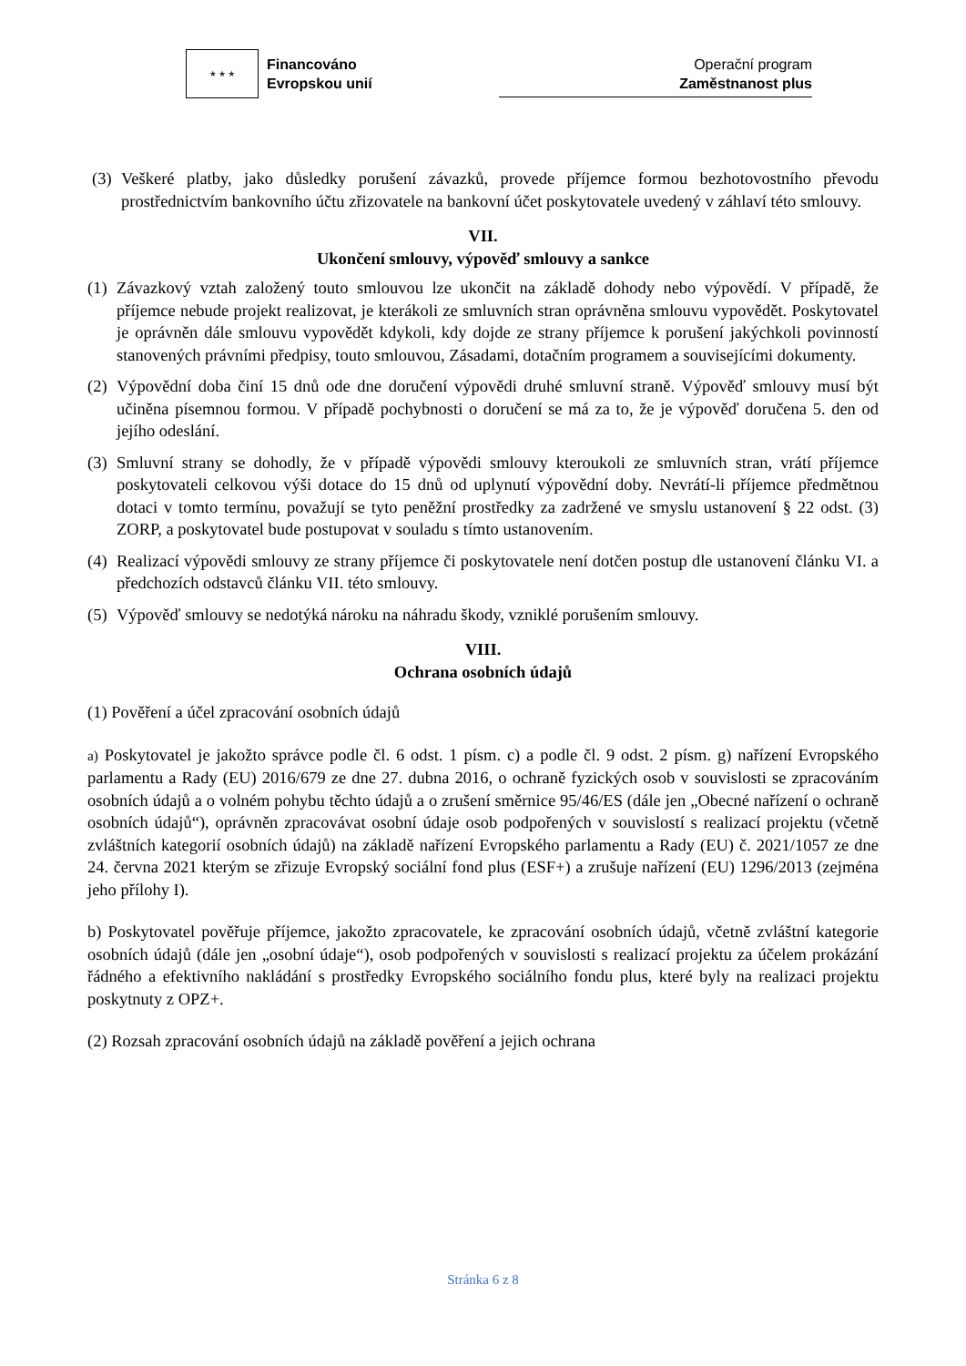★ ★ ★
Financováno
Evropskou unií
Operační program
Zaměstnanost plus
(3) Veškeré platby, jako důsledky porušení závazků, provede příjemce formou bezhotovostního převodu prostřednictvím bankovního účtu zřizovatele na bankovní účet poskytovatele uvedený v záhlaví této smlouvy.
VII.
Ukončení smlouvy, výpověď smlouvy a sankce
(1) Závazkový vztah založený touto smlouvou lze ukončit na základě dohody nebo výpovědí. V případě, že příjemce nebude projekt realizovat, je kterákoli ze smluvních stran oprávněna smlouvu vypovědět. Poskytovatel je oprávněn dále smlouvu vypovědět kdykoli, kdy dojde ze strany příjemce k porušení jakýchkoli povinností stanovených právními předpisy, touto smlouvou, Zásadami, dotačním programem a souvisejícími dokumenty.
(2) Výpovědní doba činí 15 dnů ode dne doručení výpovědi druhé smluvní straně. Výpověď smlouvy musí být učiněna písemnou formou. V případě pochybnosti o doručení se má za to, že je výpověď doručena 5. den od jejího odeslání.
(3) Smluvní strany se dohodly, že v případě výpovědi smlouvy kteroukoli ze smluvních stran, vrátí příjemce poskytovateli celkovou výši dotace do 15 dnů od uplynutí výpovědní doby. Nevrátí-li příjemce předmětnou dotaci v tomto termínu, považují se tyto peněžní prostředky za zadržené ve smyslu ustanovení § 22 odst. (3) ZORP, a poskytovatel bude postupovat v souladu s tímto ustanovením.
(4) Realizací výpovědi smlouvy ze strany příjemce či poskytovatele není dotčen postup dle ustanovení článku VI. a předchozích odstavců článku VII. této smlouvy.
(5) Výpověď smlouvy se nedotýká nároku na náhradu škody, vzniklé porušením smlouvy.
VIII.
Ochrana osobních údajů
(1) Pověření a účel zpracování osobních údajů
a) Poskytovatel je jakožto správce podle čl. 6 odst. 1 písm. c) a podle čl. 9 odst. 2 písm. g) nařízení Evropského parlamentu a Rady (EU) 2016/679 ze dne 27. dubna 2016, o ochraně fyzických osob v souvislosti se zpracováním osobních údajů a o volném pohybu těchto údajů a o zrušení směrnice 95/46/ES (dále jen „Obecné nařízení o ochraně osobních údajů“), oprávněn zpracovávat osobní údaje osob podpořených v souvislostí s realizací projektu (včetně zvláštních kategorií osobních údajů) na základě nařízení Evropského parlamentu a Rady (EU) č. 2021/1057 ze dne 24. června 2021 kterým se zřizuje Evropský sociální fond plus (ESF+) a zrušuje nařízení (EU) 1296/2013 (zejména jeho přílohy I).
b) Poskytovatel pověřuje příjemce, jakožto zpracovatele, ke zpracování osobních údajů, včetně zvláštní kategorie osobních údajů (dále jen „osobní údaje“), osob podpořených v souvislosti s realizací projektu za účelem prokázání řádného a efektivního nakládání s prostředky Evropského sociálního fondu plus, které byly na realizaci projektu poskytnuty z OPZ+.
(2) Rozsah zpracování osobních údajů na základě pověření a jejich ochrana
Stránka 6 z 8